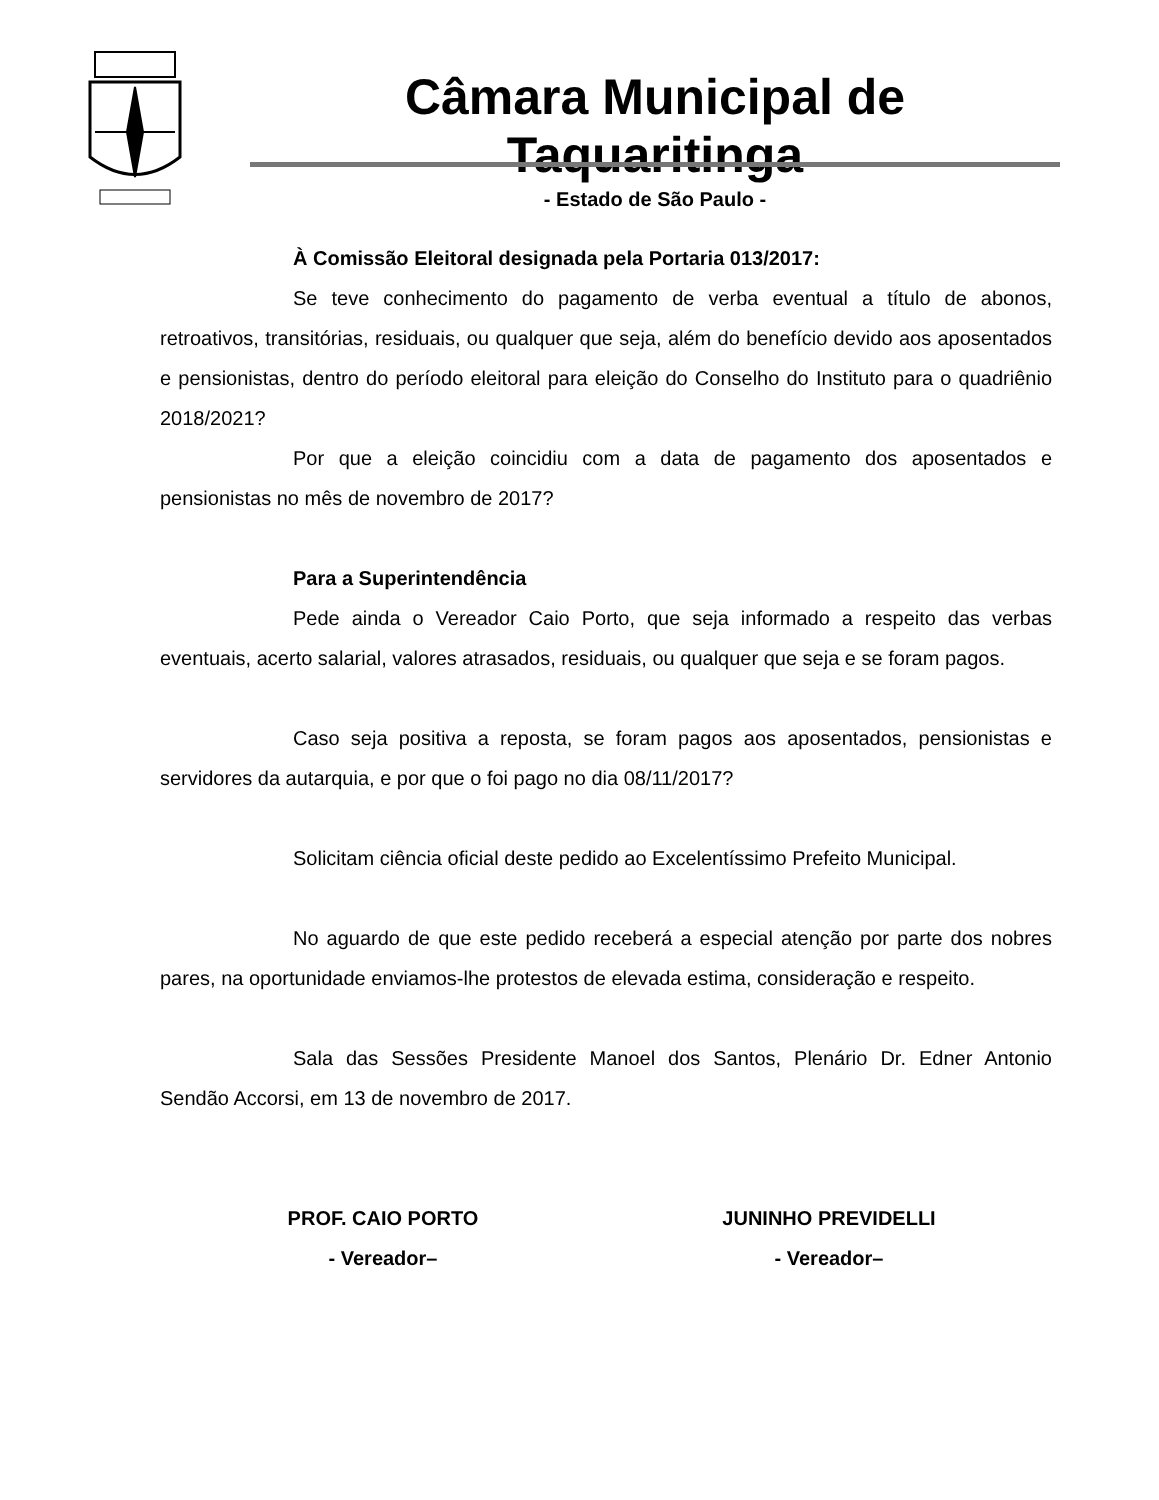Câmara Municipal de Taquaritinga
- Estado de São Paulo -
À Comissão Eleitoral designada pela Portaria 013/2017:
Se teve conhecimento do pagamento de verba eventual a título de abonos, retroativos, transitórias, residuais, ou qualquer que seja, além do benefício devido aos aposentados e pensionistas, dentro do período eleitoral para eleição do Conselho do Instituto para o quadriênio 2018/2021?
Por que a eleição coincidiu com a data de pagamento dos aposentados e pensionistas no mês de novembro de 2017?
Para a Superintendência
Pede ainda o Vereador Caio Porto, que seja informado a respeito das verbas eventuais, acerto salarial, valores atrasados, residuais, ou qualquer que seja e se foram pagos.
Caso seja positiva a reposta, se foram pagos aos aposentados, pensionistas e servidores da autarquia, e por que o foi pago no dia 08/11/2017?
Solicitam ciência oficial deste pedido ao Excelentíssimo Prefeito Municipal.
No aguardo de que este pedido receberá a especial atenção por parte dos nobres pares, na oportunidade enviamos-lhe protestos de elevada estima, consideração e respeito.
Sala das Sessões Presidente Manoel dos Santos, Plenário Dr. Edner Antonio Sendão Accorsi, em 13 de novembro de 2017.
PROF. CAIO PORTO
- Vereador–
JUNINHO PREVIDELLI
- Vereador–